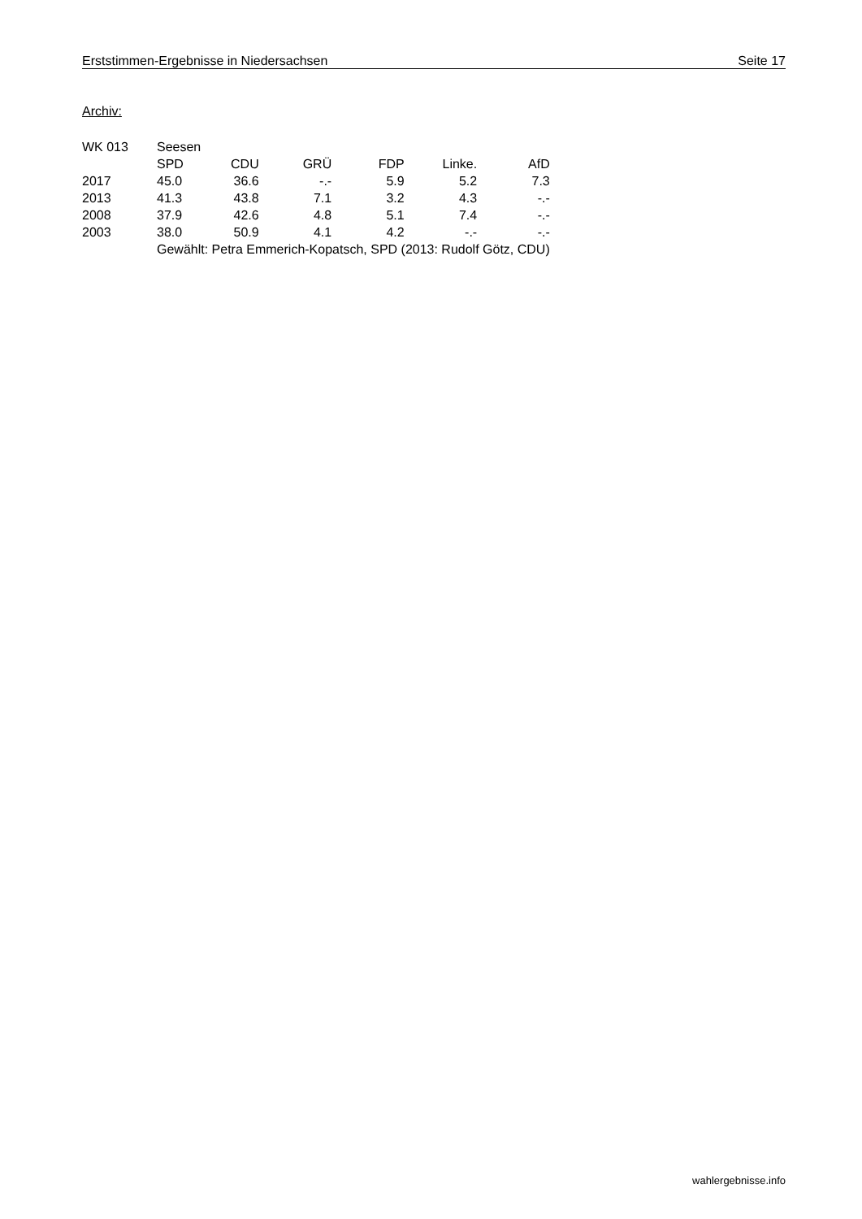Erststimmen-Ergebnisse in Niedersachsen Seite 17
Archiv:
| WK 013 | Seesen | | | | | |
| | SPD | CDU | GRÜ | FDP | Linke. | AfD |
| 2017 | 45.0 | 36.6 | -.- | 5.9 | 5.2 | 7.3 |
| 2013 | 41.3 | 43.8 | 7.1 | 3.2 | 4.3 | -.- |
| 2008 | 37.9 | 42.6 | 4.8 | 5.1 | 7.4 | -.- |
| 2003 | 38.0 | 50.9 | 4.1 | 4.2 | -.- | -.- |
| | Gewählt: Petra Emmerich-Kopatsch, SPD (2013: Rudolf Götz, CDU) | | | | | |
wahlergebnisse.info